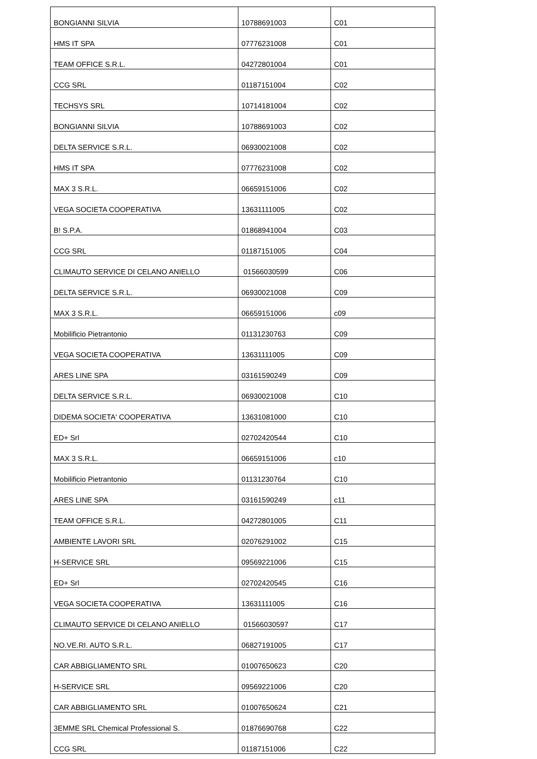| BONGIANNI SILVIA | 10788691003 | C01 |
| HMS IT SPA | 07776231008 | C01 |
| TEAM OFFICE S.R.L. | 04272801004 | C01 |
| CCG SRL | 01187151004 | C02 |
| TECHSYS SRL | 10714181004 | C02 |
| BONGIANNI SILVIA | 10788691003 | C02 |
| DELTA SERVICE S.R.L. | 06930021008 | C02 |
| HMS IT SPA | 07776231008 | C02 |
| MAX 3 S.R.L. | 06659151006 | C02 |
| VEGA SOCIETA COOPERATIVA | 13631111005 | C02 |
| B! S.P.A. | 01868941004 | C03 |
| CCG SRL | 01187151005 | C04 |
| CLIMAUTO SERVICE DI CELANO ANIELLO | 01566030599 | C06 |
| DELTA SERVICE S.R.L. | 06930021008 | C09 |
| MAX 3 S.R.L. | 06659151006 | c09 |
| Mobilificio Pietrantonio | 01131230763 | C09 |
| VEGA SOCIETA COOPERATIVA | 13631111005 | C09 |
| ARES LINE SPA | 03161590249 | C09 |
| DELTA SERVICE S.R.L. | 06930021008 | C10 |
| DIDEMA SOCIETA' COOPERATIVA | 13631081000 | C10 |
| ED+ Srl | 02702420544 | C10 |
| MAX 3 S.R.L. | 06659151006 | c10 |
| Mobilificio Pietrantonio | 01131230764 | C10 |
| ARES LINE SPA | 03161590249 | c11 |
| TEAM OFFICE S.R.L. | 04272801005 | C11 |
| AMBIENTE LAVORI SRL | 02076291002 | C15 |
| H-SERVICE SRL | 09569221006 | C15 |
| ED+ Srl | 02702420545 | C16 |
| VEGA SOCIETA COOPERATIVA | 13631111005 | C16 |
| CLIMAUTO SERVICE DI CELANO ANIELLO | 01566030597 | C17 |
| NO.VE.RI. AUTO S.R.L. | 06827191005 | C17 |
| CAR ABBIGLIAMENTO SRL | 01007650623 | C20 |
| H-SERVICE SRL | 09569221006 | C20 |
| CAR ABBIGLIAMENTO SRL | 01007650624 | C21 |
| 3EMME SRL Chemical Professional S. | 01876690768 | C22 |
| CCG SRL | 01187151006 | C22 |